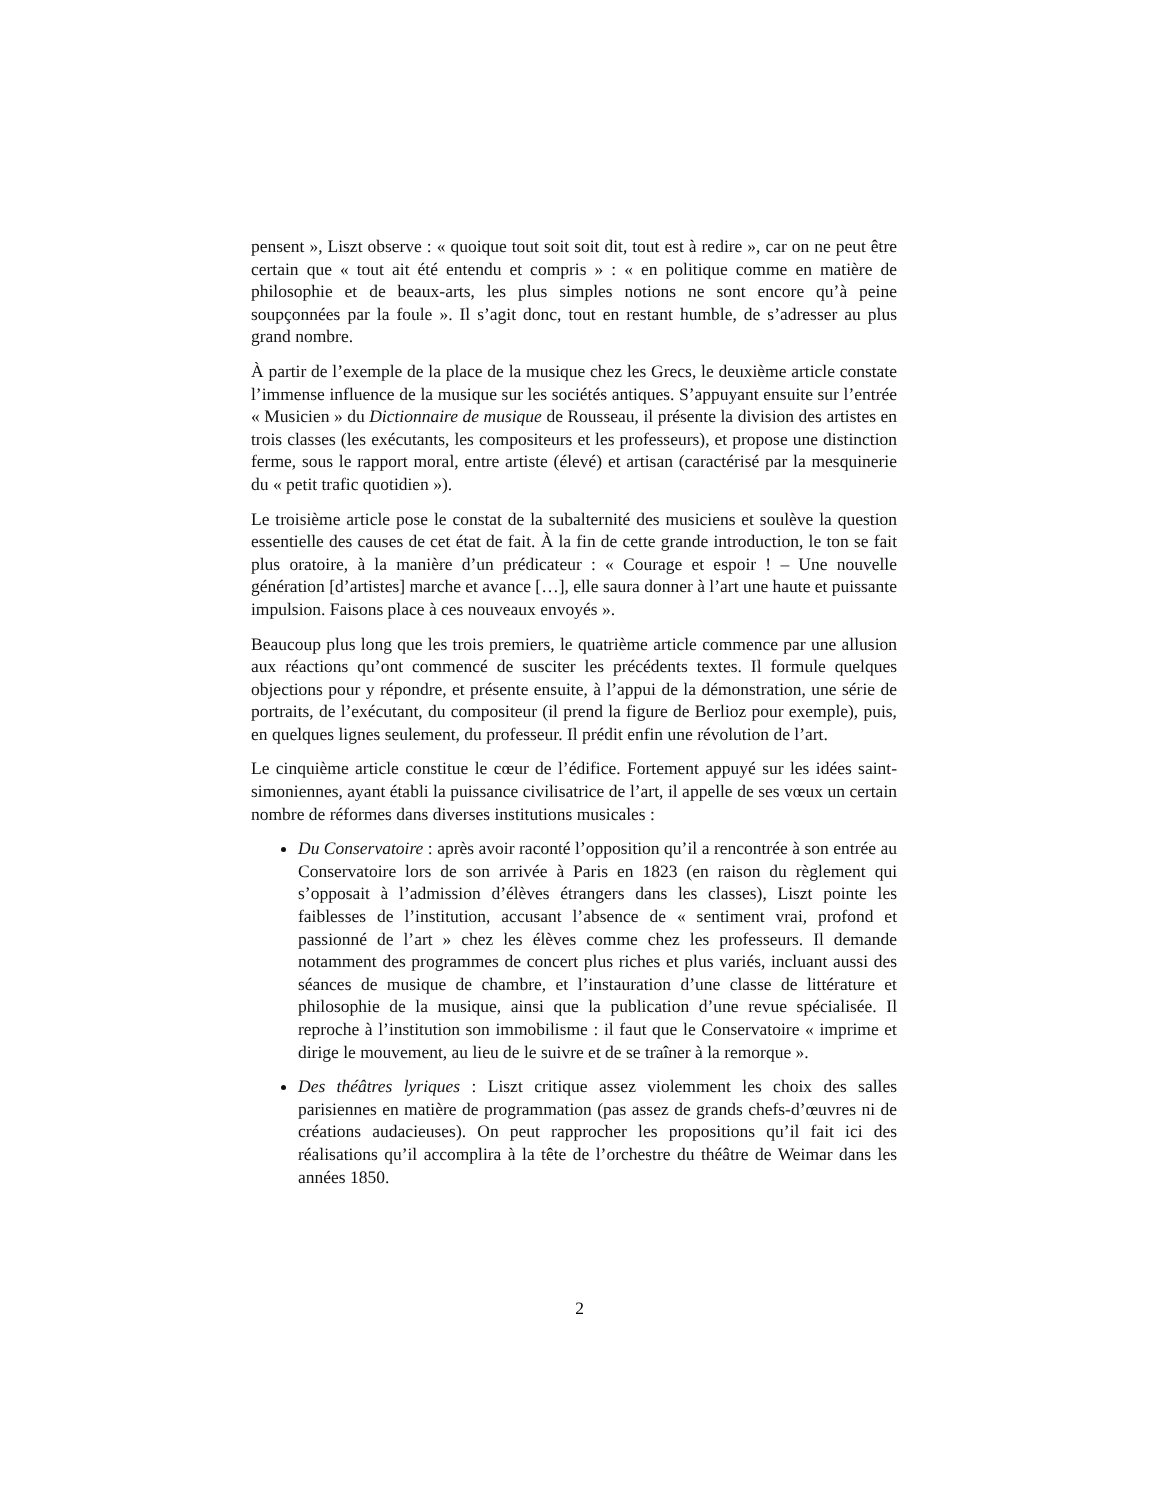pensent », Liszt observe : « quoique tout soit soit dit, tout est à redire », car on ne peut être certain que « tout ait été entendu et compris » : « en politique comme en matière de philosophie et de beaux-arts, les plus simples notions ne sont encore qu’à peine soupçonnées par la foule ». Il s’agit donc, tout en restant humble, de s’adresser au plus grand nombre.
À partir de l’exemple de la place de la musique chez les Grecs, le deuxième article constate l’immense influence de la musique sur les sociétés antiques. S’appuyant ensuite sur l’entrée « Musicien » du Dictionnaire de musique de Rousseau, il présente la division des artistes en trois classes (les exécutants, les compositeurs et les professeurs), et propose une distinction ferme, sous le rapport moral, entre artiste (élevé) et artisan (caractérisé par la mesquinerie du « petit trafic quotidien »).
Le troisième article pose le constat de la subalternité des musiciens et soulève la question essentielle des causes de cet état de fait. À la fin de cette grande introduction, le ton se fait plus oratoire, à la manière d’un prédicateur : « Courage et espoir ! – Une nouvelle génération [d’artistes] marche et avance […], elle saura donner à l’art une haute et puissante impulsion. Faisons place à ces nouveaux envoyés ».
Beaucoup plus long que les trois premiers, le quatrième article commence par une allusion aux réactions qu’ont commencé de susciter les précédents textes. Il formule quelques objections pour y répondre, et présente ensuite, à l’appui de la démonstration, une série de portraits, de l’exécutant, du compositeur (il prend la figure de Berlioz pour exemple), puis, en quelques lignes seulement, du professeur. Il prédit enfin une révolution de l’art.
Le cinquième article constitue le cœur de l’édifice. Fortement appuyé sur les idées saint-simoniennes, ayant établi la puissance civilisatrice de l’art, il appelle de ses vœux un certain nombre de réformes dans diverses institutions musicales :
Du Conservatoire : après avoir raconté l’opposition qu’il a rencontrée à son entrée au Conservatoire lors de son arrivée à Paris en 1823 (en raison du règlement qui s’opposait à l’admission d’élèves étrangers dans les classes), Liszt pointe les faiblesses de l’institution, accusant l’absence de « sentiment vrai, profond et passionné de l’art » chez les élèves comme chez les professeurs. Il demande notamment des programmes de concert plus riches et plus variés, incluant aussi des séances de musique de chambre, et l’instauration d’une classe de littérature et philosophie de la musique, ainsi que la publication d’une revue spécialisée. Il reproche à l’institution son immobilisme : il faut que le Conservatoire « imprime et dirige le mouvement, au lieu de le suivre et de se traîner à la remorque ».
Des théâtres lyriques : Liszt critique assez violemment les choix des salles parisiennes en matière de programmation (pas assez de grands chefs-d’œuvres ni de créations audacieuses). On peut rapprocher les propositions qu’il fait ici des réalisations qu’il accomplira à la tête de l’orchestre du théâtre de Weimar dans les années 1850.
2